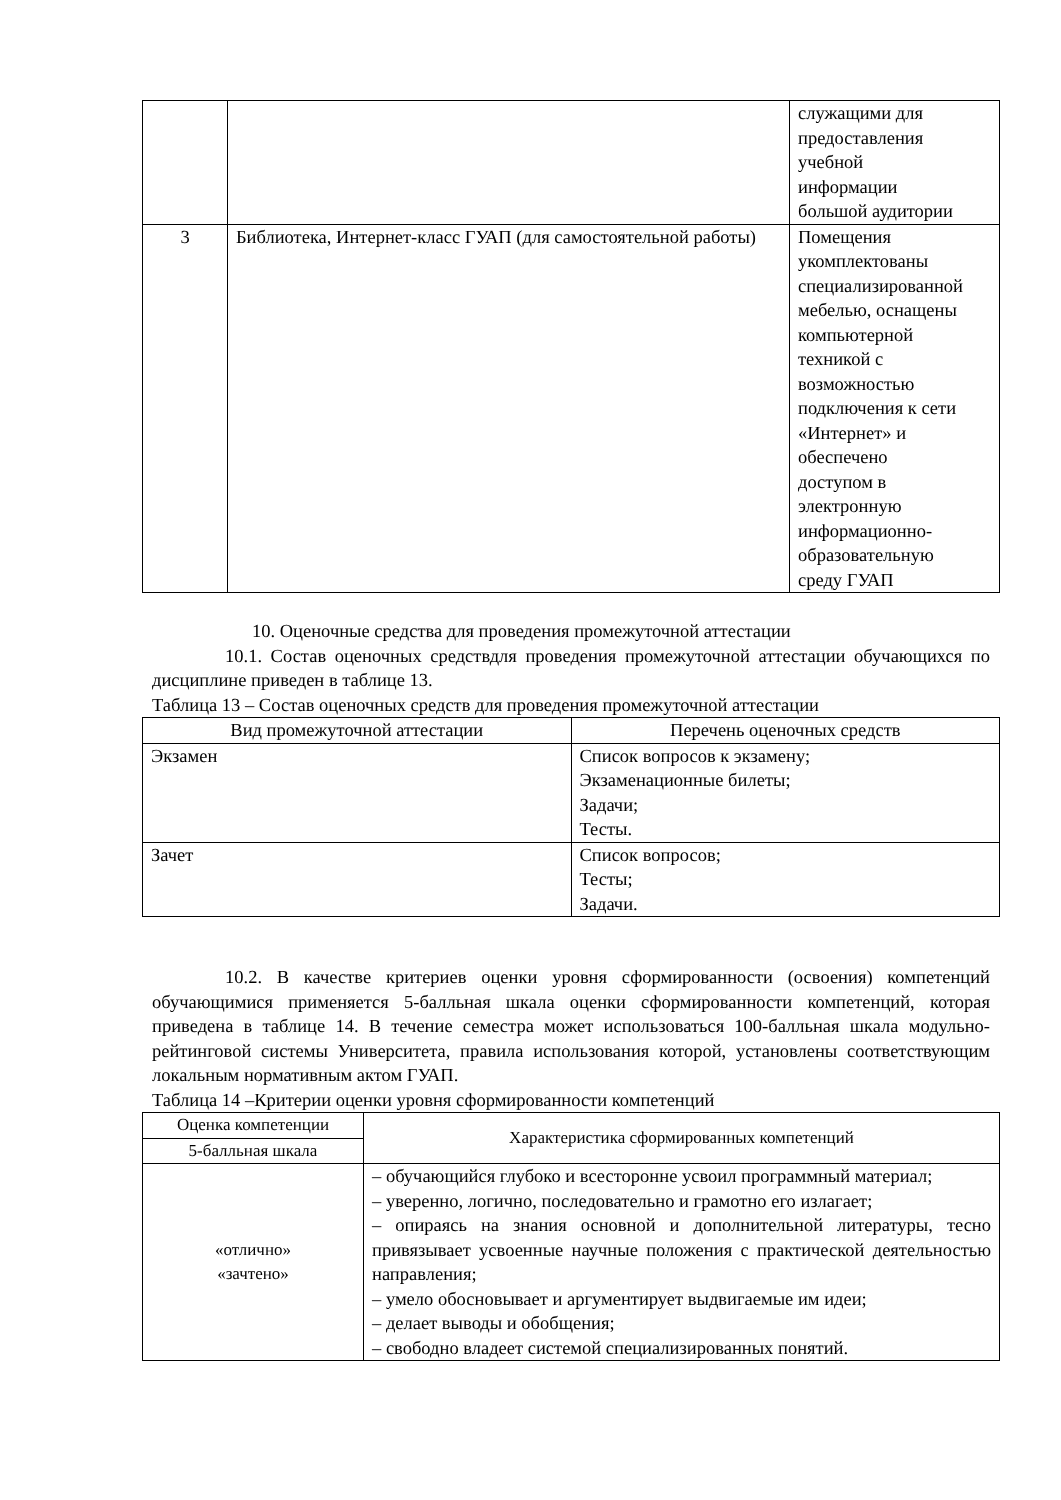| | | служащими для предоставления учебной информации большой аудитории |
| 3 | Библиотека, Интернет-класс ГУАП (для самостоятельной работы) | Помещения укомплектованы специализированной мебелью, оснащены компьютерной техникой с возможностью подключения к сети «Интернет» и обеспечено доступом в электронную информационно- образовательную среду ГУАП |
10. Оценочные средства для проведения промежуточной аттестации
10.1. Состав оценочных средствдля проведения промежуточной аттестации обучающихся по дисциплине приведен в таблице 13.
Таблица 13 – Состав оценочных средств для проведения промежуточной аттестации
| Вид промежуточной аттестации | Перечень оценочных средств |
| --- | --- |
| Экзамен | Список вопросов к экзамену; Экзаменационные билеты; Задачи; Тесты. |
| Зачет | Список вопросов; Тесты; Задачи. |
10.2. В качестве критериев оценки уровня сформированности (освоения) компетенций обучающимися применяется 5-балльная шкала оценки сформированности компетенций, которая приведена в таблице 14. В течение семестра может использоваться 100-балльная шкала модульно-рейтинговой системы Университета, правила использования которой, установлены соответствующим локальным нормативным актом ГУАП.
Таблица 14 –Критерии оценки уровня сформированности компетенций
| Оценка компетенции | Характеристика сформированных компетенций |
| --- | --- |
| 5-балльная шкала | |
| «отлично» «зачтено» | – обучающийся глубоко и всесторонне усвоил программный материал; – уверенно, логично, последовательно и грамотно его излагает; – опираясь на знания основной и дополнительной литературы, тесно привязывает усвоенные научные положения с практической деятельностью направления; – умело обосновывает и аргументирует выдвигаемые им идеи; – делает выводы и обобщения; – свободно владеет системой специализированных понятий. |